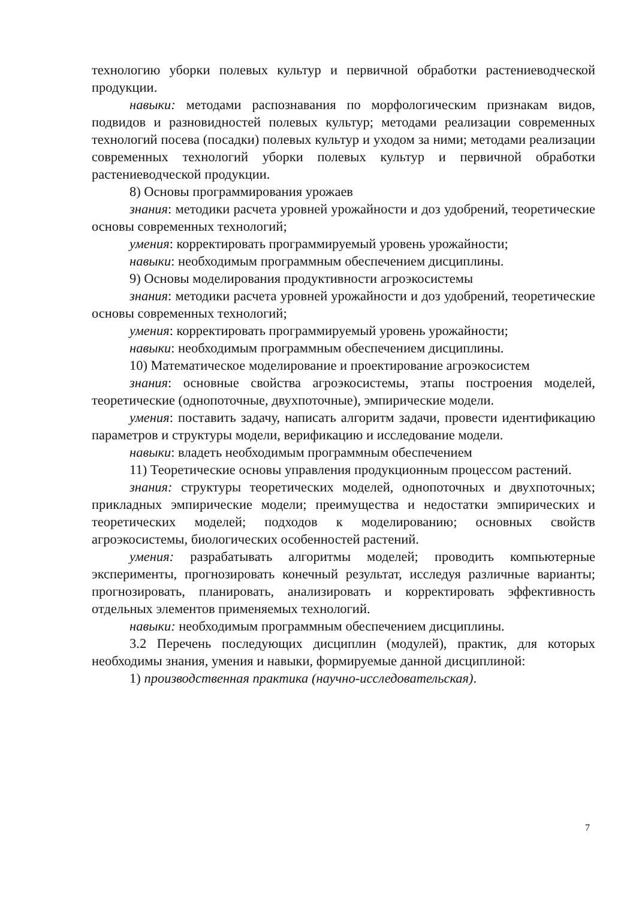технологию уборки полевых культур и первичной обработки растениеводческой продукции.
навыки: методами распознавания по морфологическим признакам видов, подвидов и разновидностей полевых культур; методами реализации современных технологий посева (посадки) полевых культур и уходом за ними; методами реализации современных технологий уборки полевых культур и первичной обработки растениеводческой продукции.
8) Основы программирования урожаев
знания: методики расчета уровней урожайности и доз удобрений, теоретические основы современных технологий;
умения: корректировать программируемый уровень урожайности;
навыки: необходимым программным обеспечением дисциплины.
9) Основы моделирования продуктивности агроэкосистемы
знания: методики расчета уровней урожайности и доз удобрений, теоретические основы современных технологий;
умения: корректировать программируемый уровень урожайности;
навыки: необходимым программным обеспечением дисциплины.
10) Математическое моделирование и проектирование агроэкосистем
знания: основные свойства агроэкосистемы, этапы построения моделей, теоретические (однопоточные, двухпоточные), эмпирические модели.
умения: поставить задачу, написать алгоритм задачи, провести идентификацию параметров и структуры модели, верификацию и исследование модели.
навыки: владеть необходимым программным обеспечением
11) Теоретические основы управления продукционным процессом растений.
знания: структуры теоретических моделей, однопоточных и двухпоточных; прикладных эмпирические модели; преимущества и недостатки эмпирических и теоретических моделей; подходов к моделированию; основных свойств агроэкосистемы, биологических особенностей растений.
умения: разрабатывать алгоритмы моделей; проводить компьютерные эксперименты, прогнозировать конечный результат, исследуя различные варианты; прогнозировать, планировать, анализировать и корректировать эффективность отдельных элементов применяемых технологий.
навыки: необходимым программным обеспечением дисциплины.
3.2 Перечень последующих дисциплин (модулей), практик, для которых необходимы знания, умения и навыки, формируемые данной дисциплиной:
1) производственная практика (научно-исследовательская).
7